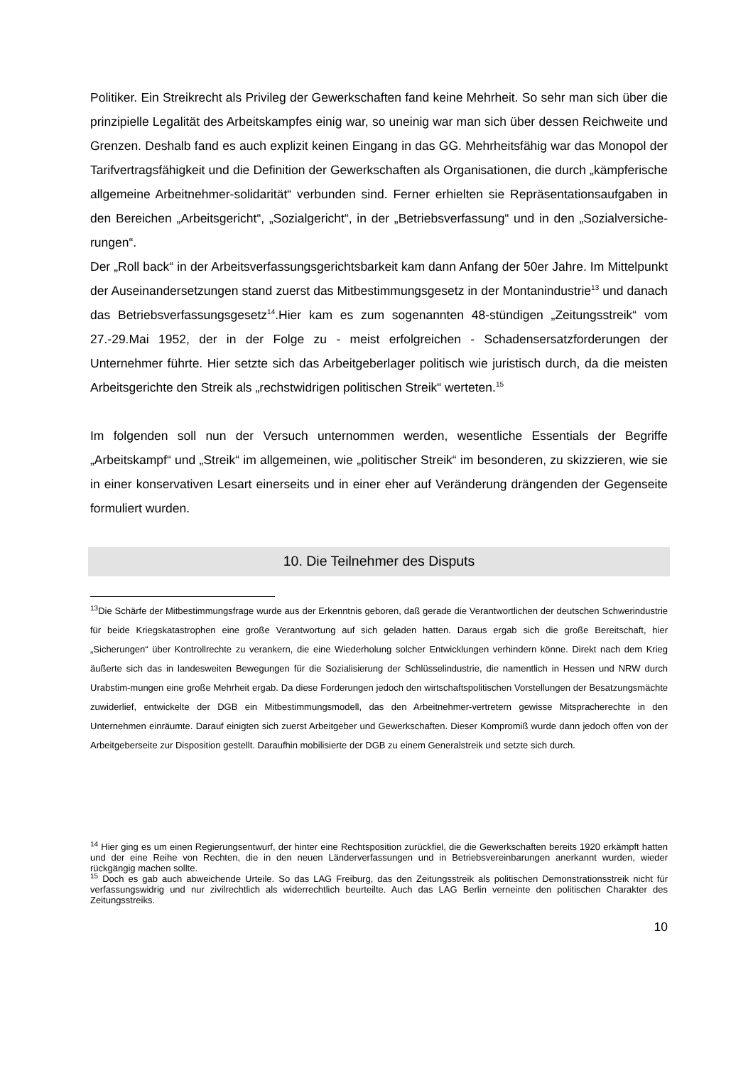Politiker. Ein Streikrecht als Privileg der Gewerkschaften fand keine Mehrheit. So sehr man sich über die prinzipielle Legalität des Arbeitskampfes einig war, so uneinig war man sich über dessen Reichweite und Grenzen. Deshalb fand es auch explizit keinen Eingang in das GG. Mehrheitsfähig war das Monopol der Tarifvertragsfähigkeit und die Definition der Gewerkschaften als Organisationen, die durch „kämpferische allgemeine Arbeitnehmer-solidarität“ verbunden sind. Ferner erhielten sie Repräsentationsaufgaben in den Bereichen „Arbeitsgericht“, „Sozialgericht“, in der „Betriebsverfassung“ und in den „Sozialversiche-rungen“.
Der „Roll back“ in der Arbeitsverfassungsgerichtsbarkeit kam dann Anfang der 50er Jahre. Im Mittelpunkt der Auseinandersetzungen stand zuerst das Mitbestimmungsgesetz in der Montanindustrie<sup>13</sup> und danach das Betriebsverfassungsgesetz<sup>14</sup>.Hier kam es zum sogenannten 48-stündigen „Zeitungsstreik“ vom 27.-29.Mai 1952, der in der Folge zu - meist erfolgreichen - Schadensersatzforderungen der Unternehmer führte. Hier setzte sich das Arbeitgeberlager politisch wie juristisch durch, da die meisten Arbeitsgerichte den Streik als „rechstwidrigen politischen Streik“ werteten.<sup>15</sup>
Im folgenden soll nun der Versuch unternommen werden, wesentliche Essentials der Begriffe „Arbeitskampf“ und „Streik“ im allgemeinen, wie „politischer Streik“ im besonderen, zu skizzieren, wie sie in einer konservativen Lesart einerseits und in einer eher auf Veränderung drängenden der Gegenseite formuliert wurden.
10. Die Teilnehmer des Disputs
<sup>13</sup> Die Schärfe der Mitbestimmungsfrage wurde aus der Erkenntnis geboren, daß gerade die Verantwortlichen der deutschen Schwerindustrie für beide Kriegskatastrophen eine große Verantwortung auf sich geladen hatten. Daraus ergab sich die große Bereitschaft, hier „Sicherungen“ über Kontrollrechte zu verankern, die eine Wiederholung solcher Entwicklungen verhindern könne. Direkt nach dem Krieg äußerte sich das in landesweiten Bewegungen für die Sozialisierung der Schlüsselindustrie, die namentlich in Hessen und NRW durch Urabstim-mungen eine große Mehrheit ergab. Da diese Forderungen jedoch den wirtschaftspolitischen Vorstellungen der Besatzungsmächte zuwiderlief, entwickelte der DGB ein Mitbestimmungsmodell, das den Arbeitnehmer-vertretern gewisse Mitspracherechte in den Unternehmen einräumte. Darauf einigten sich zuerst Arbeitgeber und Gewerkschaften. Dieser Kompromiß wurde dann jedoch offen von der Arbeitgeberseite zur Disposition gestellt. Daraufhin mobilisierte der DGB zu einem Generalstreik und setzte sich durch.
<sup>14</sup> Hier ging es um einen Regierungsentwurf, der hinter eine Rechtsposition zurückfiel, die die Gewerkschaften bereits 1920 erkämpft hatten und der eine Reihe von Rechten, die in den neuen Länderverfassungen und in Betriebsvereinbarungen anerkannt wurden, wieder rückgängig machen sollte.
<sup>15</sup> Doch es gab auch abweichende Urteile. So das LAG Freiburg, das den Zeitungsstreik als politischen Demonstrationsstreik nicht für verfassungswidrig und nur zivilrechtlich als widerrechtlich beurteilte. Auch das LAG Berlin verneinte den politischen Charakter des Zeitungsstreiks.
10